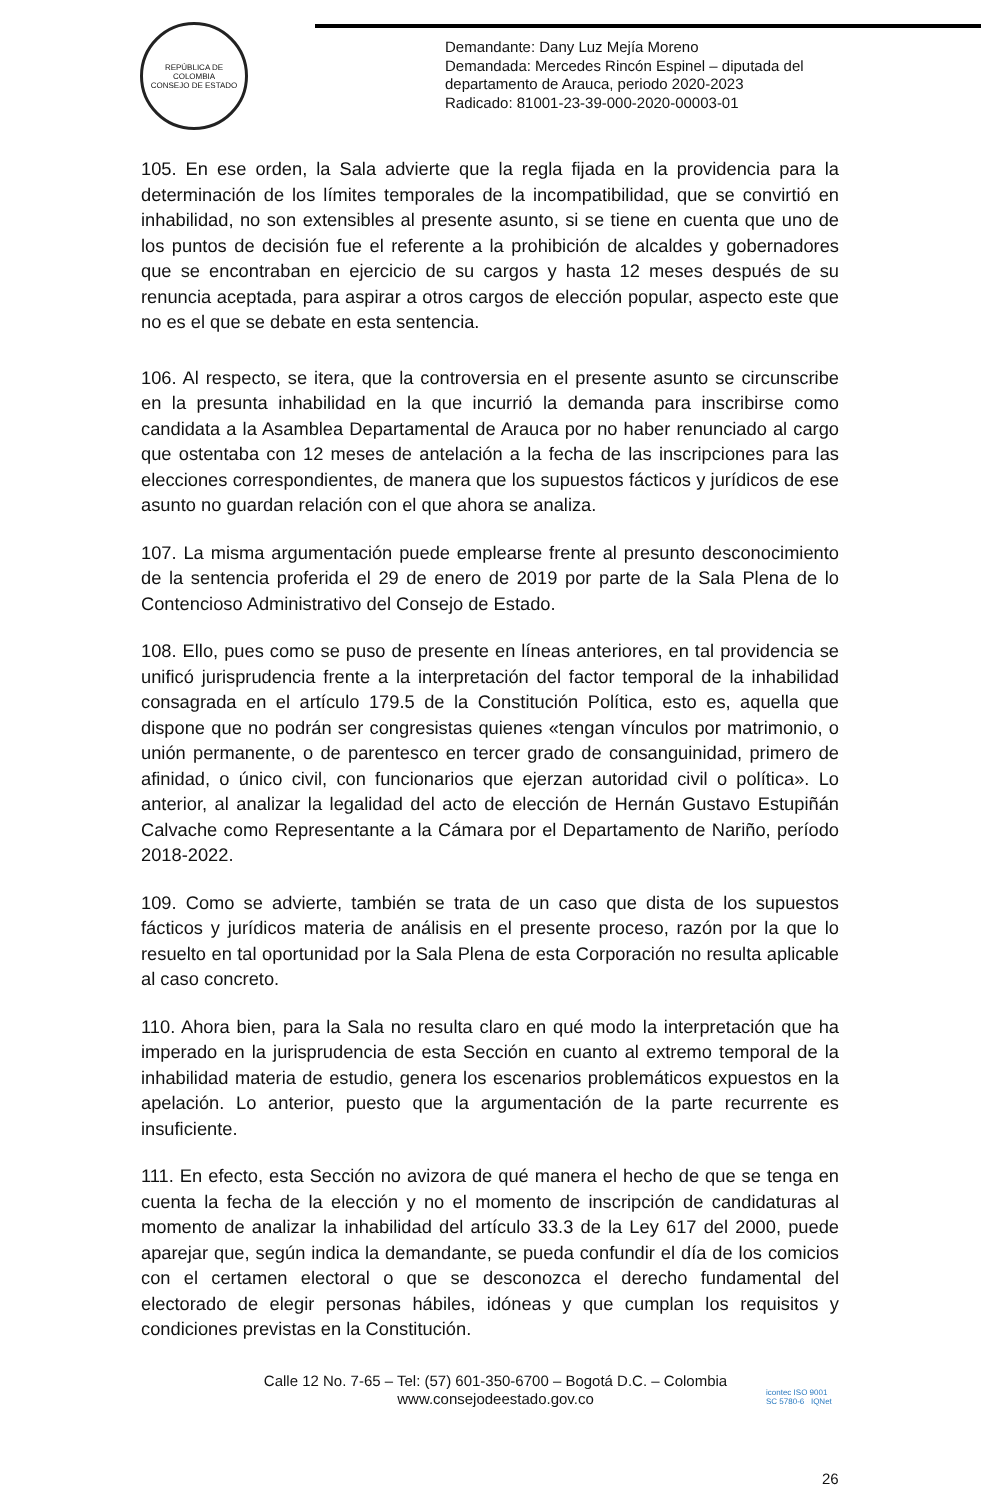REPÚBLICA DE COLOMBIA
CONSEJO DE ESTADO
Demandante: Dany Luz Mejía Moreno
Demandada: Mercedes Rincón Espinel – diputada del
departamento de Arauca, periodo 2020-2023
Radicado: 81001-23-39-000-2020-00003-01
105. En ese orden, la Sala advierte que la regla fijada en la providencia para la determinación de los límites temporales de la incompatibilidad, que se convirtió en inhabilidad, no son extensibles al presente asunto, si se tiene en cuenta que uno de los puntos de decisión fue el referente a la prohibición de alcaldes y gobernadores que se encontraban en ejercicio de su cargos y hasta 12 meses después de su renuncia aceptada, para aspirar a otros cargos de elección popular, aspecto este que no es el que se debate en esta sentencia.
106. Al respecto, se itera, que la controversia en el presente asunto se circunscribe en la presunta inhabilidad en la que incurrió la demanda para inscribirse como candidata a la Asamblea Departamental de Arauca por no haber renunciado al cargo que ostentaba con 12 meses de antelación a la fecha de las inscripciones para las elecciones correspondientes, de manera que los supuestos fácticos y jurídicos de ese asunto no guardan relación con el que ahora se analiza.
107. La misma argumentación puede emplearse frente al presunto desconocimiento de la sentencia proferida el 29 de enero de 2019 por parte de la Sala Plena de lo Contencioso Administrativo del Consejo de Estado.
108. Ello, pues como se puso de presente en líneas anteriores, en tal providencia se unificó jurisprudencia frente a la interpretación del factor temporal de la inhabilidad consagrada en el artículo 179.5 de la Constitución Política, esto es, aquella que dispone que no podrán ser congresistas quienes «tengan vínculos por matrimonio, o unión permanente, o de parentesco en tercer grado de consanguinidad, primero de afinidad, o único civil, con funcionarios que ejerzan autoridad civil o política». Lo anterior, al analizar la legalidad del acto de elección de Hernán Gustavo Estupiñán Calvache como Representante a la Cámara por el Departamento de Nariño, período 2018-2022.
109. Como se advierte, también se trata de un caso que dista de los supuestos fácticos y jurídicos materia de análisis en el presente proceso, razón por la que lo resuelto en tal oportunidad por la Sala Plena de esta Corporación no resulta aplicable al caso concreto.
110. Ahora bien, para la Sala no resulta claro en qué modo la interpretación que ha imperado en la jurisprudencia de esta Sección en cuanto al extremo temporal de la inhabilidad materia de estudio, genera los escenarios problemáticos expuestos en la apelación. Lo anterior, puesto que la argumentación de la parte recurrente es insuficiente.
111. En efecto, esta Sección no avizora de qué manera el hecho de que se tenga en cuenta la fecha de la elección y no el momento de inscripción de candidaturas al momento de analizar la inhabilidad del artículo 33.3 de la Ley 617 del 2000, puede aparejar que, según indica la demandante, se pueda confundir el día de los comicios con el certamen electoral o que se desconozca el derecho fundamental del electorado de elegir personas hábiles, idóneas y que cumplan los requisitos y condiciones previstas en la Constitución.
icontec ISO 9001
SC 5780-6 IQNet
Calle 12 No. 7-65 – Tel: (57) 601-350-6700 – Bogotá D.C. – Colombia
www.consejodeestado.gov.co
26